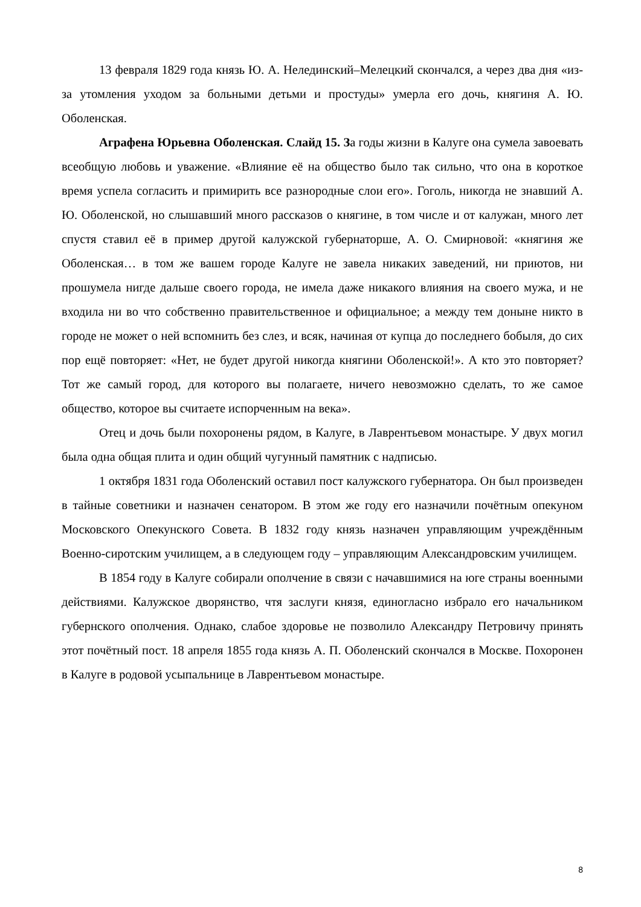13 февраля 1829 года князь Ю. А. Нелединский–Мелецкий скончался, а через два дня «из-за утомления уходом за больными детьми и простуды» умерла его дочь, княгиня А. Ю. Оболенская.
Аграфена Юрьевна Оболенская. Слайд 15. За годы жизни в Калуге она сумела завоевать всеобщую любовь и уважение. «Влияние её на общество было так сильно, что она в короткое время успела согласить и примирить все разнородные слои его». Гоголь, никогда не знавший А. Ю. Оболенской, но слышавший много рассказов о княгине, в том числе и от калужан, много лет спустя ставил её в пример другой калужской губернаторше, А. О. Смирновой: «княгиня же Оболенская… в том же вашем городе Калуге не завела никаких заведений, ни приютов, ни прошумела нигде дальше своего города, не имела даже никакого влияния на своего мужа, и не входила ни во что собственно правительственное и официальное; а между тем доныне никто в городе не может о ней вспомнить без слез, и всяк, начиная от купца до последнего бобыля, до сих пор ещё повторяет: «Нет, не будет другой никогда княгини Оболенской!». А кто это повторяет? Тот же самый город, для которого вы полагаете, ничего невозможно сделать, то же самое общество, которое вы считаете испорченным на века».
Отец и дочь были похоронены рядом, в Калуге, в Лаврентьевом монастыре. У двух могил была одна общая плита и один общий чугунный памятник с надписью.
1 октября 1831 года Оболенский оставил пост калужского губернатора. Он был произведен в тайные советники и назначен сенатором. В этом же году его назначили почётным опекуном Московского Опекунского Совета. В 1832 году князь назначен управляющим учреждённым Военно-сиротским училищем, а в следующем году – управляющим Александровским училищем.
В 1854 году в Калуге собирали ополчение в связи с начавшимися на юге страны военными действиями. Калужское дворянство, чтя заслуги князя, единогласно избрало его начальником губернского ополчения. Однако, слабое здоровье не позволило Александру Петровичу принять этот почётный пост. 18 апреля 1855 года князь А. П. Оболенский скончался в Москве. Похоронен в Калуге в родовой усыпальнице в Лаврентьевом монастыре.
8